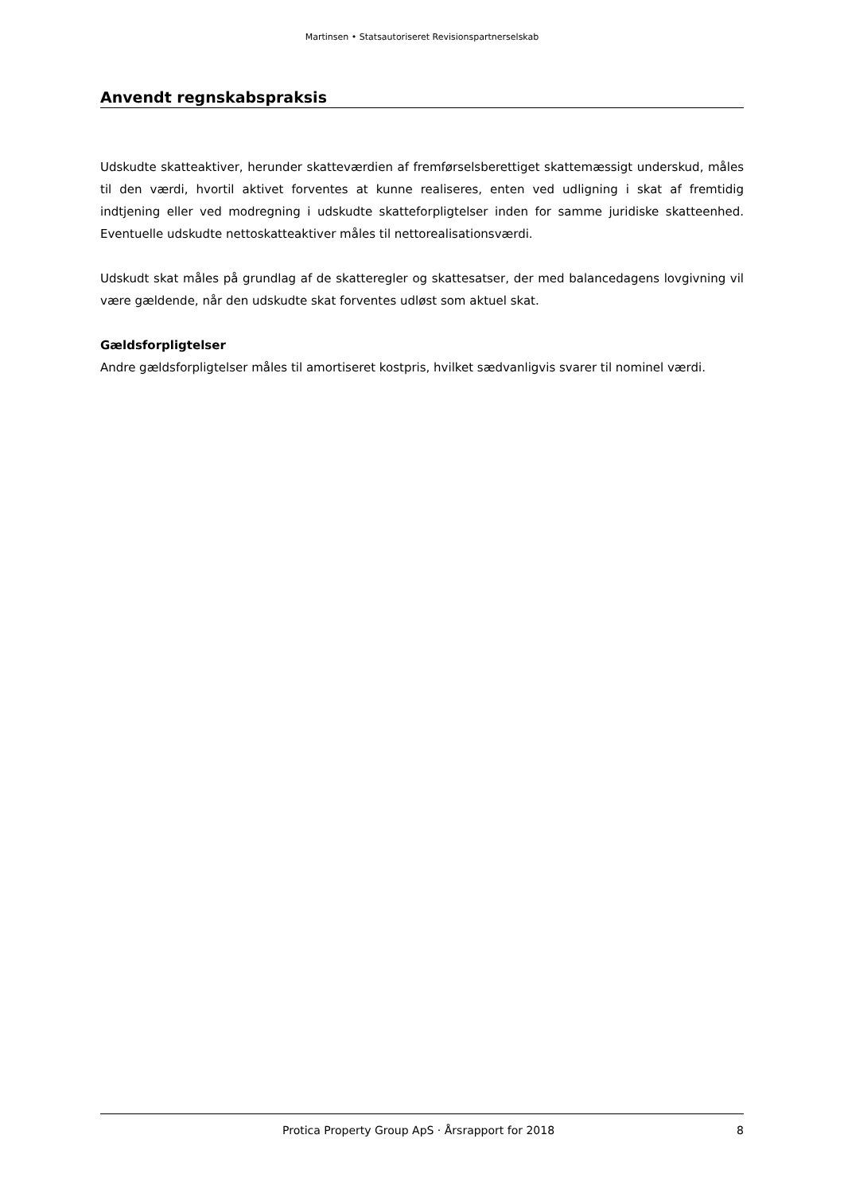Martinsen • Statsautoriseret Revisionspartnerselskab
Anvendt regnskabspraksis
Udskudte skatteaktiver, herunder skatteværdien af fremførselsberettiget skattemæssigt underskud, måles til den værdi, hvortil aktivet forventes at kunne realiseres, enten ved udligning i skat af fremtidig indtjening eller ved modregning i udskudte skatteforpligtelser inden for samme juridiske skatteenhed. Eventuelle udskudte nettoskatteaktiver måles til nettorealisationsværdi.
Udskudt skat måles på grundlag af de skatteregler og skattesatser, der med balancedagens lovgivning vil være gældende, når den udskudte skat forventes udløst som aktuel skat.
Gældsforpligtelser
Andre gældsforpligtelser måles til amortiseret kostpris, hvilket sædvanligvis svarer til nominel værdi.
Protica Property Group ApS · Årsrapport for 2018 8